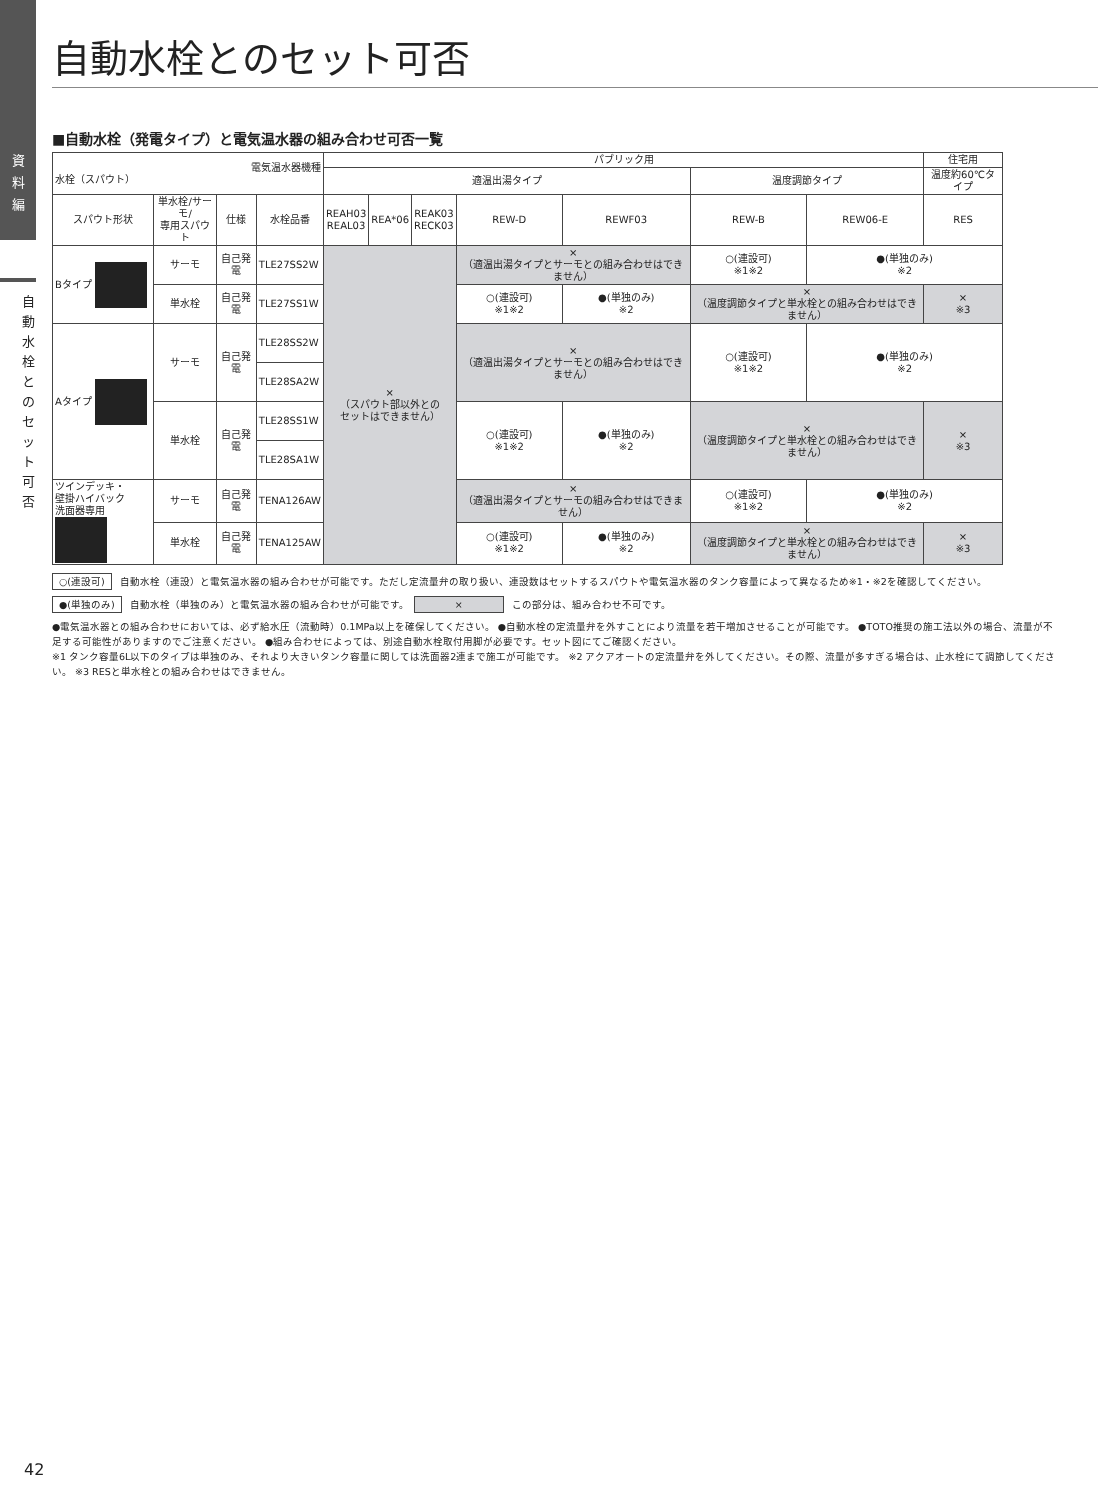資
料
編
自
動
水
栓
と
の
セ
ッ
ト
可
否
自動水栓とのセット可否
■自動水栓（発電タイプ）と電気温水器の組み合わせ可否一覧
| 電気温水器機種 水栓（スパウト） | | | | パブリック用 | | | | | | | 住宅用 |
| | | | | 適温出湯タイプ | | | | | 温度調節タイプ | | 温度約60℃タイプ |
| スパウト形状 | 単水栓/サーモ/ 専用スパウト | 仕様 | 水栓品番 | REAH03 REAL03 | REA*06 | REAK03 RECK03 | REW-D | REWF03 | REW-B | REW06-E | RES |
| Bタイプ | サーモ | 自己発電 | TLE27SS2W | × （スパウト部以外との セットはできません） | | | × （適温出湯タイプとサーモとの組み合わせはできません） | | ○(連設可) ※1※2 | ●(単独のみ) ※2 | |
| | 単水栓 | 自己発電 | TLE27SS1W | | | | ○(連設可) ※1※2 | ●(単独のみ) ※2 | × （温度調節タイプと単水栓との組み合わせはできません） | | × ※3 |
| Aタイプ | サーモ | 自己発電 | TLE28SS2W | | | | × （適温出湯タイプとサーモとの組み合わせはできません） | | ○(連設可) ※1※2 | ●(単独のみ) ※2 | |
| | | | TLE28SA2W | | | | | | | | |
| | 単水栓 | 自己発電 | TLE28SS1W | | | | ○(連設可) ※1※2 | ●(単独のみ) ※2 | × （温度調節タイプと単水栓との組み合わせはできません） | | × ※3 |
| | | | TLE28SA1W | | | | | | | | |
| ツインデッキ・ 壁掛ハイバック 洗面器専用 | サーモ | 自己発電 | TENA126AW | | | | × （適温出湯タイプとサーモの組み合わせはできません） | | ○(連設可) ※1※2 | ●(単独のみ) ※2 | |
| | 単水栓 | 自己発電 | TENA125AW | | | | ○(連設可) ※1※2 | ●(単独のみ) ※2 | × （温度調節タイプと単水栓との組み合わせはできません） | | × ※3 |
○(連設可) 自動水栓（連設）と電気温水器の組み合わせが可能です。ただし定流量弁の取り扱い、連設数はセットするスパウトや電気温水器のタンク容量によって異なるため※1・※2を確認してください。
●(単独のみ) 自動水栓（単独のみ）と電気温水器の組み合わせが可能です。　× この部分は、組み合わせ不可です。
●電気温水器との組み合わせにおいては、必ず給水圧（流動時）0.1MPa以上を確保してください。 ●自動水栓の定流量弁を外すことにより流量を若干増加させることが可能です。 ●TOTO推奨の施工法以外の場合、流量が不足する可能性がありますのでご注意ください。 ●組み合わせによっては、別途自動水栓取付用脚が必要です。セット図にてご確認ください。
※1 タンク容量6L以下のタイプは単独のみ、それより大きいタンク容量に関しては洗面器2連まで施工が可能です。 ※2 アクアオートの定流量弁を外してください。その際、流量が多すぎる場合は、止水栓にて調節してください。 ※3 RESと単水栓との組み合わせはできません。
42